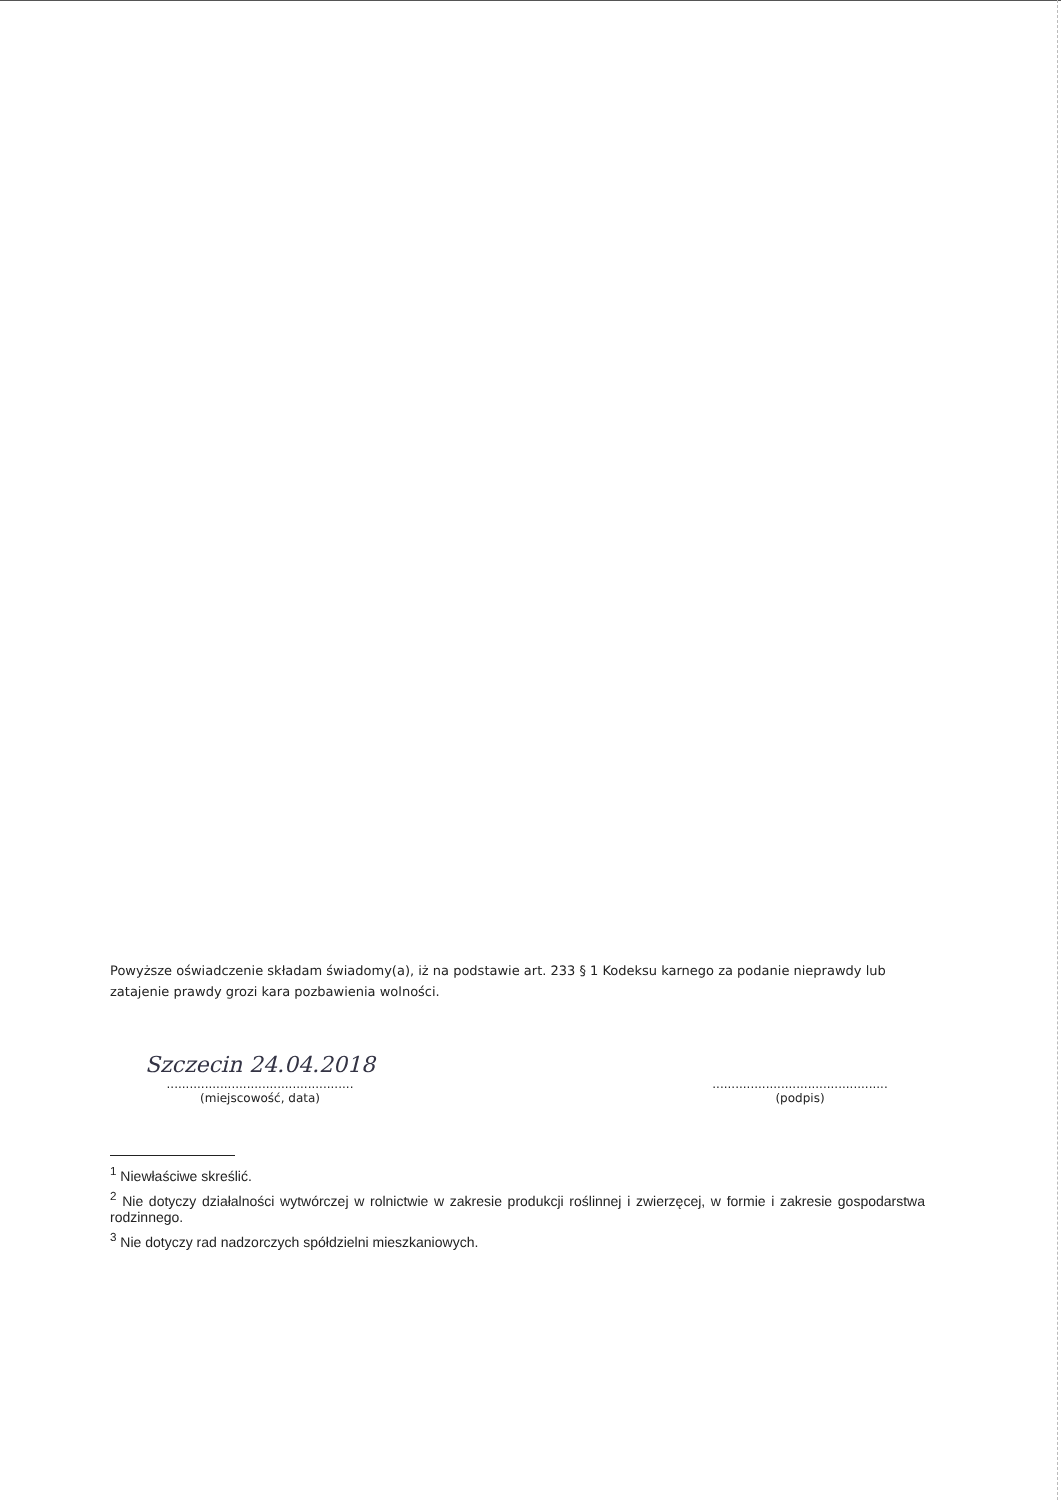Powyższe oświadczenie składam świadomy(a), iż na podstawie art. 233 § 1 Kodeksu karnego za podanie nieprawdy lub zatajenie prawdy grozi kara pozbawienia wolności.
Szczecin 24.04.2018
.................................................
(miejscowość, data)
..............................................
(podpis)
<sup>1</sup> Niewłaściwe skreślić.
<sup>2</sup> Nie dotyczy działalności wytwórczej w rolnictwie w zakresie produkcji roślinnej i zwierzęcej, w formie i zakresie gospodarstwa rodzinnego.
<sup>3</sup> Nie dotyczy rad nadzorczych spółdzielni mieszkaniowych.